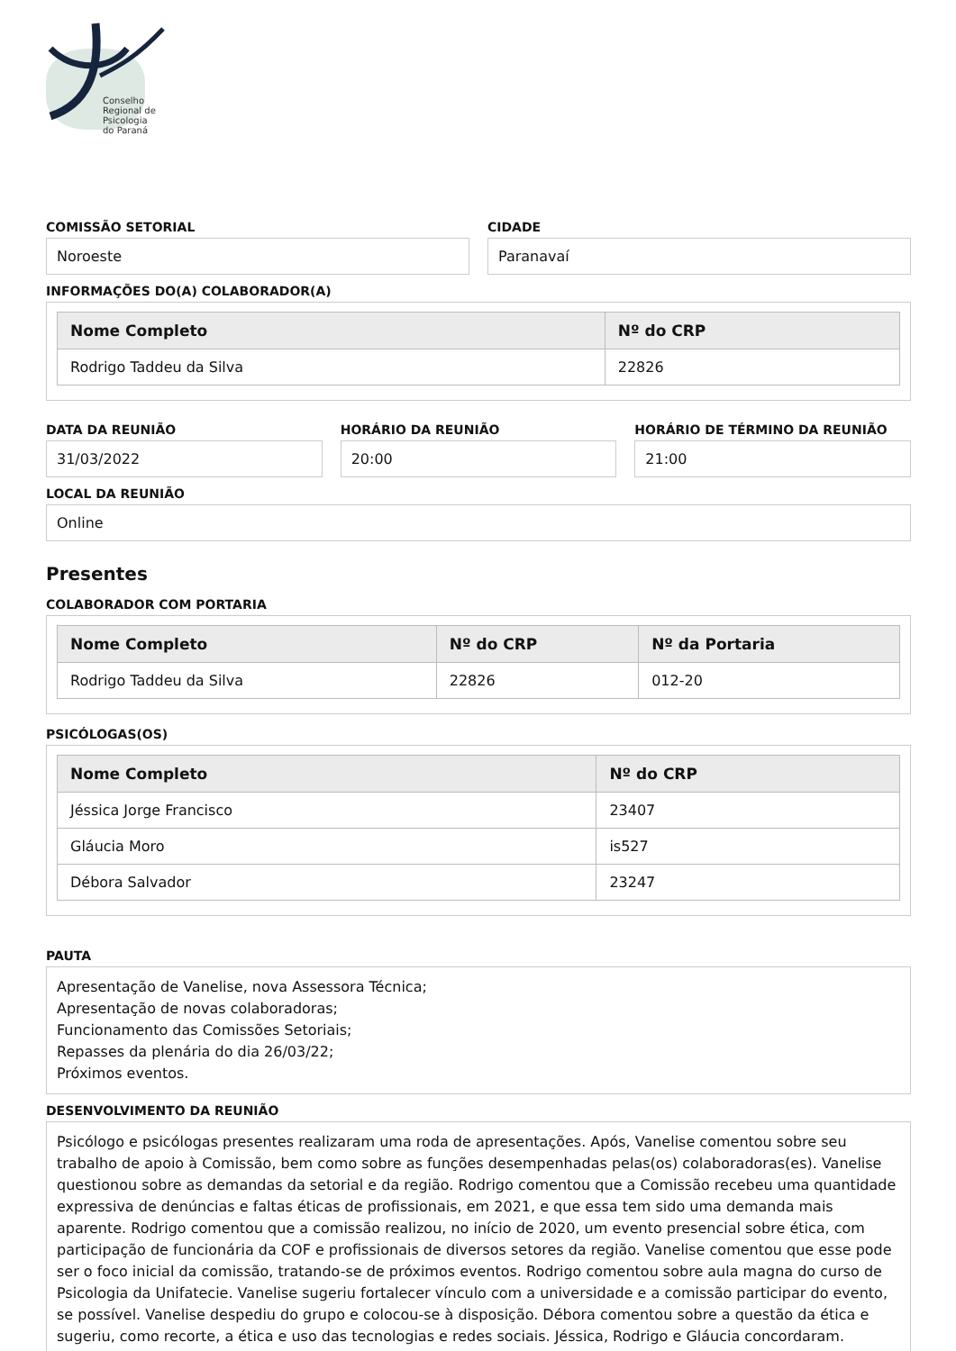Conselho
Regional de
Psicologia
do Paraná
COMISSÃO SETORIAL
Noroeste
CIDADE
Paranavaí
INFORMAÇÕES DO(A) COLABORADOR(A)
| Nome Completo | Nº do CRP |
| --- | --- |
| Rodrigo Taddeu da Silva | 22826 |
DATA DA REUNIÃO
31/03/2022
HORÁRIO DA REUNIÃO
20:00
HORÁRIO DE TÉRMINO DA REUNIÃO
21:00
LOCAL DA REUNIÃO
Online
Presentes
COLABORADOR COM PORTARIA
| Nome Completo | Nº do CRP | Nº da Portaria |
| --- | --- | --- |
| Rodrigo Taddeu da Silva | 22826 | 012-20 |
PSICÓLOGAS(OS)
| Nome Completo | Nº do CRP |
| --- | --- |
| Jéssica Jorge Francisco | 23407 |
| Gláucia Moro | is527 |
| Débora Salvador | 23247 |
PAUTA
Apresentação de Vanelise, nova Assessora Técnica;
Apresentação de novas colaboradoras;
Funcionamento das Comissões Setoriais;
Repasses da plenária do dia 26/03/22;
Próximos eventos.
DESENVOLVIMENTO DA REUNIÃO
Psicólogo e psicólogas presentes realizaram uma roda de apresentações. Após, Vanelise comentou sobre seu trabalho de apoio à Comissão, bem como sobre as funções desempenhadas pelas(os) colaboradoras(es). Vanelise questionou sobre as demandas da setorial e da região. Rodrigo comentou que a Comissão recebeu uma quantidade expressiva de denúncias e faltas éticas de profissionais, em 2021, e que essa tem sido uma demanda mais aparente. Rodrigo comentou que a comissão realizou, no início de 2020, um evento presencial sobre ética, com participação de funcionária da COF e profissionais de diversos setores da região. Vanelise comentou que esse pode ser o foco inicial da comissão, tratando-se de próximos eventos. Rodrigo comentou sobre aula magna do curso de Psicologia da Unifatecie. Vanelise sugeriu fortalecer vínculo com a universidade e a comissão participar do evento, se possível. Vanelise despediu do grupo e colocou-se à disposição. Débora comentou sobre a questão da ética e sugeriu, como recorte, a ética e uso das tecnologias e redes sociais. Jéssica, Rodrigo e Gláucia concordaram.